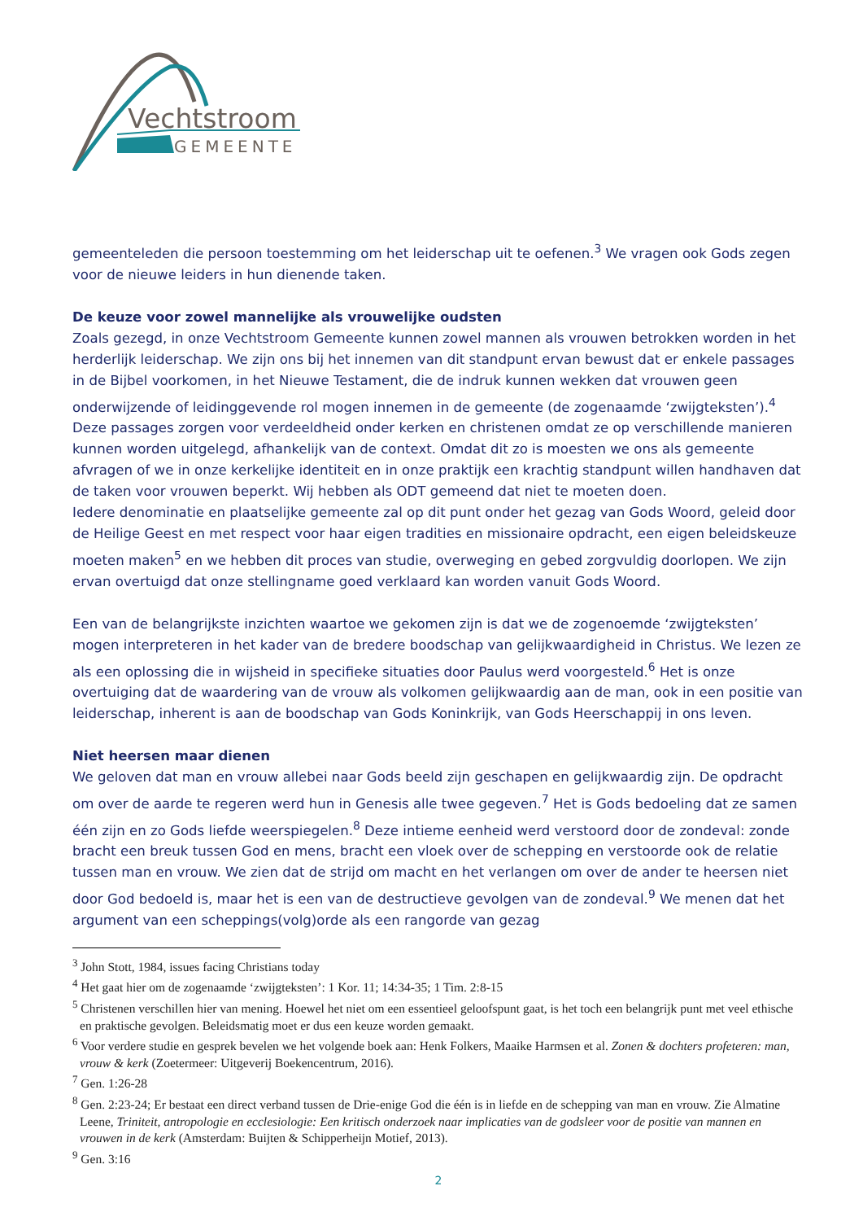Vechtstroom
GEMEENTE
gemeenteleden die persoon toestemming om het leiderschap uit te oefenen.<sup>3</sup> We vragen ook Gods zegen voor de nieuwe leiders in hun dienende taken.
De keuze voor zowel mannelijke als vrouwelijke oudsten
Zoals gezegd, in onze Vechtstroom Gemeente kunnen zowel mannen als vrouwen betrokken worden in het herderlijk leiderschap. We zijn ons bij het innemen van dit standpunt ervan bewust dat er enkele passages in de Bijbel voorkomen, in het Nieuwe Testament, die de indruk kunnen wekken dat vrouwen geen onderwijzende of leidinggevende rol mogen innemen in de gemeente (de zogenaamde ‘zwijgteksten’).<sup>4</sup> Deze passages zorgen voor verdeeldheid onder kerken en christenen omdat ze op verschillende manieren kunnen worden uitgelegd, afhankelijk van de context. Omdat dit zo is moesten we ons als gemeente afvragen of we in onze kerkelijke identiteit en in onze praktijk een krachtig standpunt willen handhaven dat de taken voor vrouwen beperkt. Wij hebben als ODT gemeend dat niet te moeten doen.
Iedere denominatie en plaatselijke gemeente zal op dit punt onder het gezag van Gods Woord, geleid door de Heilige Geest en met respect voor haar eigen tradities en missionaire opdracht, een eigen beleidskeuze moeten maken<sup>5</sup> en we hebben dit proces van studie, overweging en gebed zorgvuldig doorlopen. We zijn ervan overtuigd dat onze stellingname goed verklaard kan worden vanuit Gods Woord.
Een van de belangrijkste inzichten waartoe we gekomen zijn is dat we de zogenoemde ‘zwijgteksten’ mogen interpreteren in het kader van de bredere boodschap van gelijkwaardigheid in Christus. We lezen ze als een oplossing die in wijsheid in specifieke situaties door Paulus werd voorgesteld.<sup>6</sup> Het is onze overtuiging dat de waardering van de vrouw als volkomen gelijkwaardig aan de man, ook in een positie van leiderschap, inherent is aan de boodschap van Gods Koninkrijk, van Gods Heerschappij in ons leven.
Niet heersen maar dienen
We geloven dat man en vrouw allebei naar Gods beeld zijn geschapen en gelijkwaardig zijn. De opdracht om over de aarde te regeren werd hun in Genesis alle twee gegeven.<sup>7</sup> Het is Gods bedoeling dat ze samen één zijn en zo Gods liefde weerspiegelen.<sup>8</sup> Deze intieme eenheid werd verstoord door de zondeval: zonde bracht een breuk tussen God en mens, bracht een vloek over de schepping en verstoorde ook de relatie tussen man en vrouw. We zien dat de strijd om macht en het verlangen om over de ander te heersen niet door God bedoeld is, maar het is een van de destructieve gevolgen van de zondeval.<sup>9</sup> We menen dat het argument van een scheppings(volg)orde als een rangorde van gezag
<sup>3</sup> John Stott, 1984, issues facing Christians today
<sup>4</sup> Het gaat hier om de zogenaamde ‘zwijgteksten’: 1 Kor. 11; 14:34-35; 1 Tim. 2:8-15
<sup>5</sup> Christenen verschillen hier van mening. Hoewel het niet om een essentieel geloofspunt gaat, is het toch een belangrijk punt met veel ethische en praktische gevolgen. Beleidsmatig moet er dus een keuze worden gemaakt.
<sup>6</sup> Voor verdere studie en gesprek bevelen we het volgende boek aan: Henk Folkers, Maaike Harmsen et al. Zonen & dochters profeteren: man, vrouw & kerk (Zoetermeer: Uitgeverij Boekencentrum, 2016).
<sup>7</sup> Gen. 1:26-28
<sup>8</sup> Gen. 2:23-24; Er bestaat een direct verband tussen de Drie-enige God die één is in liefde en de schepping van man en vrouw. Zie Almatine Leene, Triniteit, antropologie en ecclesiologie: Een kritisch onderzoek naar implicaties van de godsleer voor de positie van mannen en vrouwen in de kerk (Amsterdam: Buijten & Schipperheijn Motief, 2013).
<sup>9</sup> Gen. 3:16
2